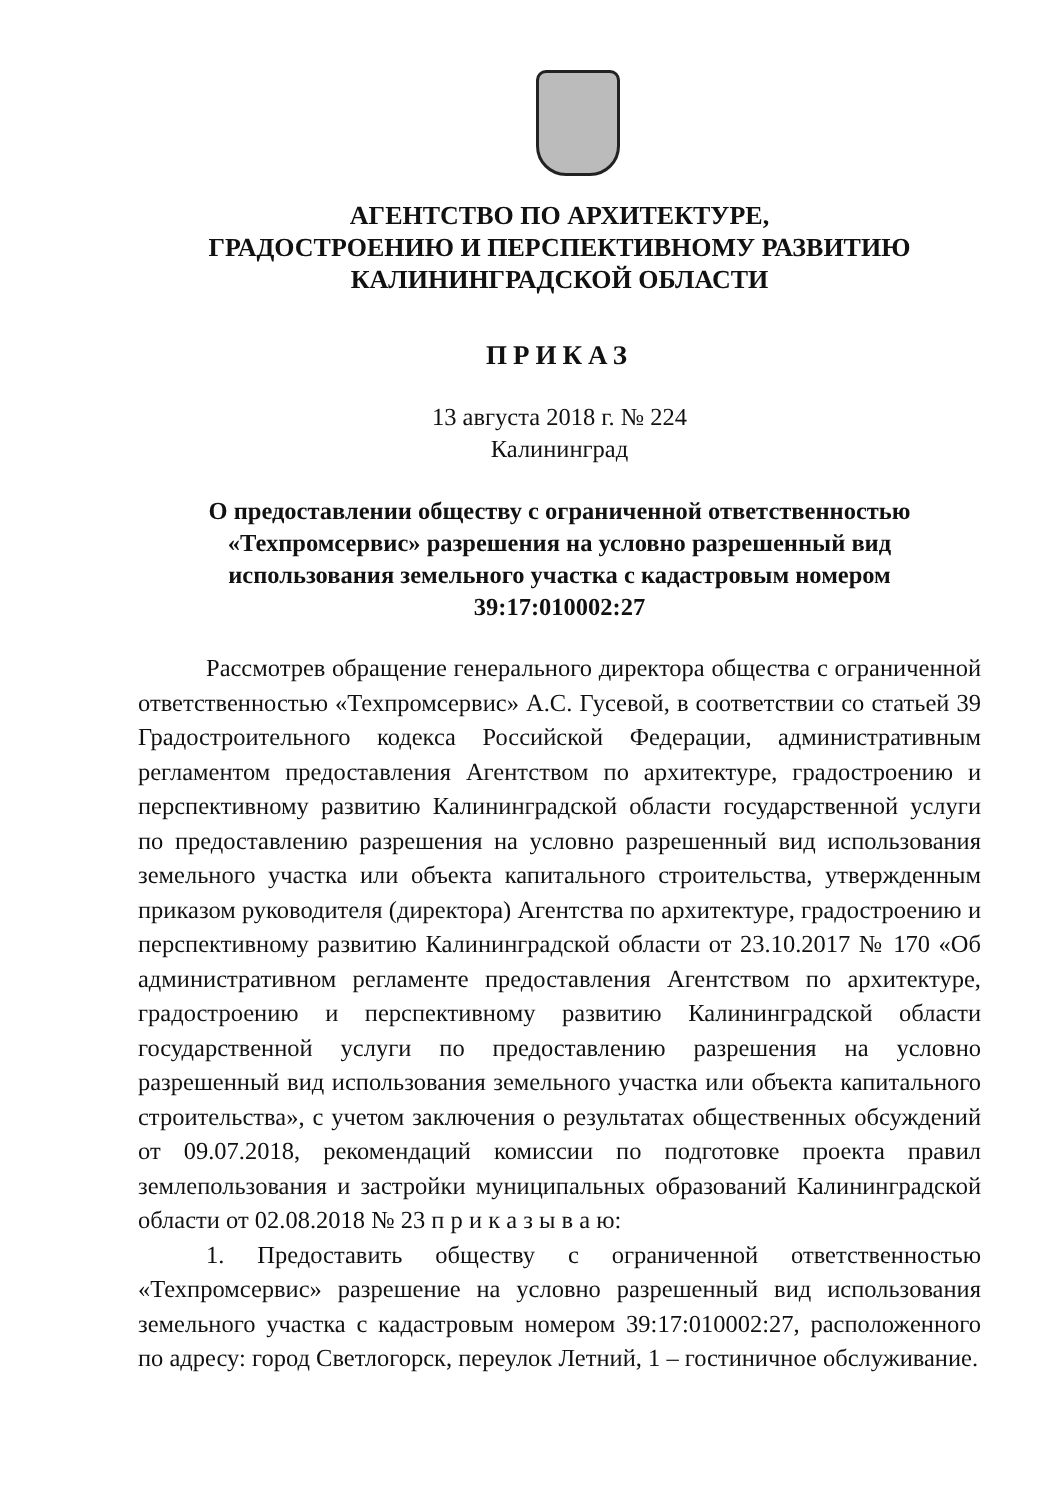АГЕНТСТВО ПО АРХИТЕКТУРЕ,
ГРАДОСТРОЕНИЮ И ПЕРСПЕКТИВНОМУ РАЗВИТИЮ
КАЛИНИНГРАДСКОЙ ОБЛАСТИ
ПРИКАЗ
13 августа 2018 г. № 224
Калининград
О предоставлении обществу с ограниченной ответственностью
«Техпромсервис» разрешения на условно разрешенный вид
использования земельного участка с кадастровым номером
39:17:010002:27
Рассмотрев обращение генерального директора общества с ограниченной ответственностью «Техпромсервис» А.С. Гусевой, в соответствии со статьей 39 Градостроительного кодекса Российской Федерации, административным регламентом предоставления Агентством по архитектуре, градостроению и перспективному развитию Калининградской области государственной услуги по предоставлению разрешения на условно разрешенный вид использования земельного участка или объекта капитального строительства, утвержденным приказом руководителя (директора) Агентства по архитектуре, градостроению и перспективному развитию Калининградской области от 23.10.2017 № 170 «Об административном регламенте предоставления Агентством по архитектуре, градостроению и перспективному развитию Калининградской области государственной услуги по предоставлению разрешения на условно разрешенный вид использования земельного участка или объекта капитального строительства», с учетом заключения о результатах общественных обсуждений от 09.07.2018, рекомендаций комиссии по подготовке проекта правил землепользования и застройки муниципальных образований Калининградской области от 02.08.2018 № 23 п р и к а з ы в а ю:
1. Предоставить обществу с ограниченной ответственностью «Техпромсервис» разрешение на условно разрешенный вид использования земельного участка с кадастровым номером 39:17:010002:27, расположенного по адресу: город Светлогорск, переулок Летний, 1 – гостиничное обслуживание.